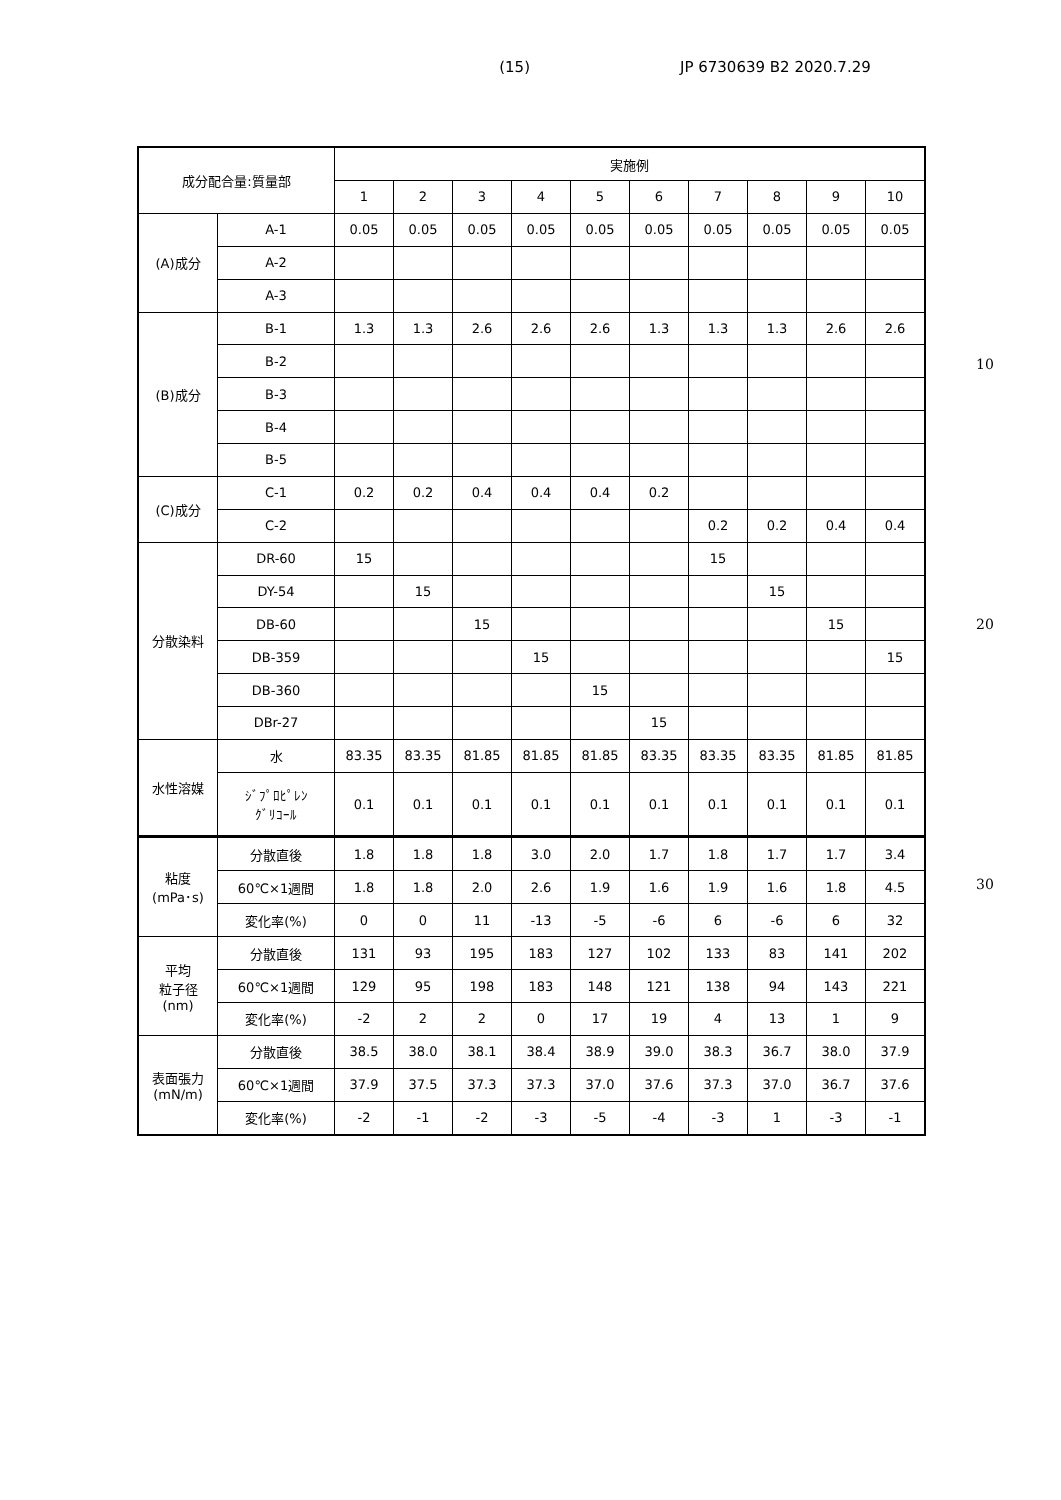(15) JP 6730639 B2 2020.7.29
| 成分配合量:質量部 | | 実施例 | | | | | | | | | |
| --- | --- | --- | --- | --- | --- | --- | --- | --- | --- | --- | --- |
| | | 1 | 2 | 3 | 4 | 5 | 6 | 7 | 8 | 9 | 10 |
| (A)成分 | A-1 | 0.05 | 0.05 | 0.05 | 0.05 | 0.05 | 0.05 | 0.05 | 0.05 | 0.05 | 0.05 |
| | A-2 | | | | | | | | | | |
| | A-3 | | | | | | | | | | |
| (B)成分 | B-1 | 1.3 | 1.3 | 2.6 | 2.6 | 2.6 | 1.3 | 1.3 | 1.3 | 2.6 | 2.6 |
| | B-2 | | | | | | | | | | |
| | B-3 | | | | | | | | | | |
| | B-4 | | | | | | | | | | |
| | B-5 | | | | | | | | | | |
| (C)成分 | C-1 | 0.2 | 0.2 | 0.4 | 0.4 | 0.4 | 0.2 | | | | |
| | C-2 | | | | | | | 0.2 | 0.2 | 0.4 | 0.4 |
| 分散染料 | DR-60 | 15 | | | | | | 15 | | | |
| | DY-54 | | 15 | | | | | | 15 | | |
| | DB-60 | | | 15 | | | | | | 15 | |
| | DB-359 | | | | 15 | | | | | | 15 |
| | DB-360 | | | | | 15 | | | | | |
| | DBr-27 | | | | | | 15 | | | | |
| 水性溶媒 | 水 | 83.35 | 83.35 | 81.85 | 81.85 | 81.85 | 83.35 | 83.35 | 83.35 | 81.85 | 81.85 |
| | ｼﾞﾌﾟﾛﾋﾟﾚﾝ ｸﾞﾘｺｰﾙ | 0.1 | 0.1 | 0.1 | 0.1 | 0.1 | 0.1 | 0.1 | 0.1 | 0.1 | 0.1 |
| 粘度 (mPa･s) | 分散直後 | 1.8 | 1.8 | 1.8 | 3.0 | 2.0 | 1.7 | 1.8 | 1.7 | 1.7 | 3.4 |
| | 60℃×1週間 | 1.8 | 1.8 | 2.0 | 2.6 | 1.9 | 1.6 | 1.9 | 1.6 | 1.8 | 4.5 |
| | 変化率(%) | 0 | 0 | 11 | -13 | -5 | -6 | 6 | -6 | 6 | 32 |
| 平均 粒子径 (nm) | 分散直後 | 131 | 93 | 195 | 183 | 127 | 102 | 133 | 83 | 141 | 202 |
| | 60℃×1週間 | 129 | 95 | 198 | 183 | 148 | 121 | 138 | 94 | 143 | 221 |
| | 変化率(%) | -2 | 2 | 2 | 0 | 17 | 19 | 4 | 13 | 1 | 9 |
| 表面張力 (mN/m) | 分散直後 | 38.5 | 38.0 | 38.1 | 38.4 | 38.9 | 39.0 | 38.3 | 36.7 | 38.0 | 37.9 |
| | 60℃×1週間 | 37.9 | 37.5 | 37.3 | 37.3 | 37.0 | 37.6 | 37.3 | 37.0 | 36.7 | 37.6 |
| | 変化率(%) | -2 | -1 | -2 | -3 | -5 | -4 | -3 | 1 | -3 | -1 |
10
20
30